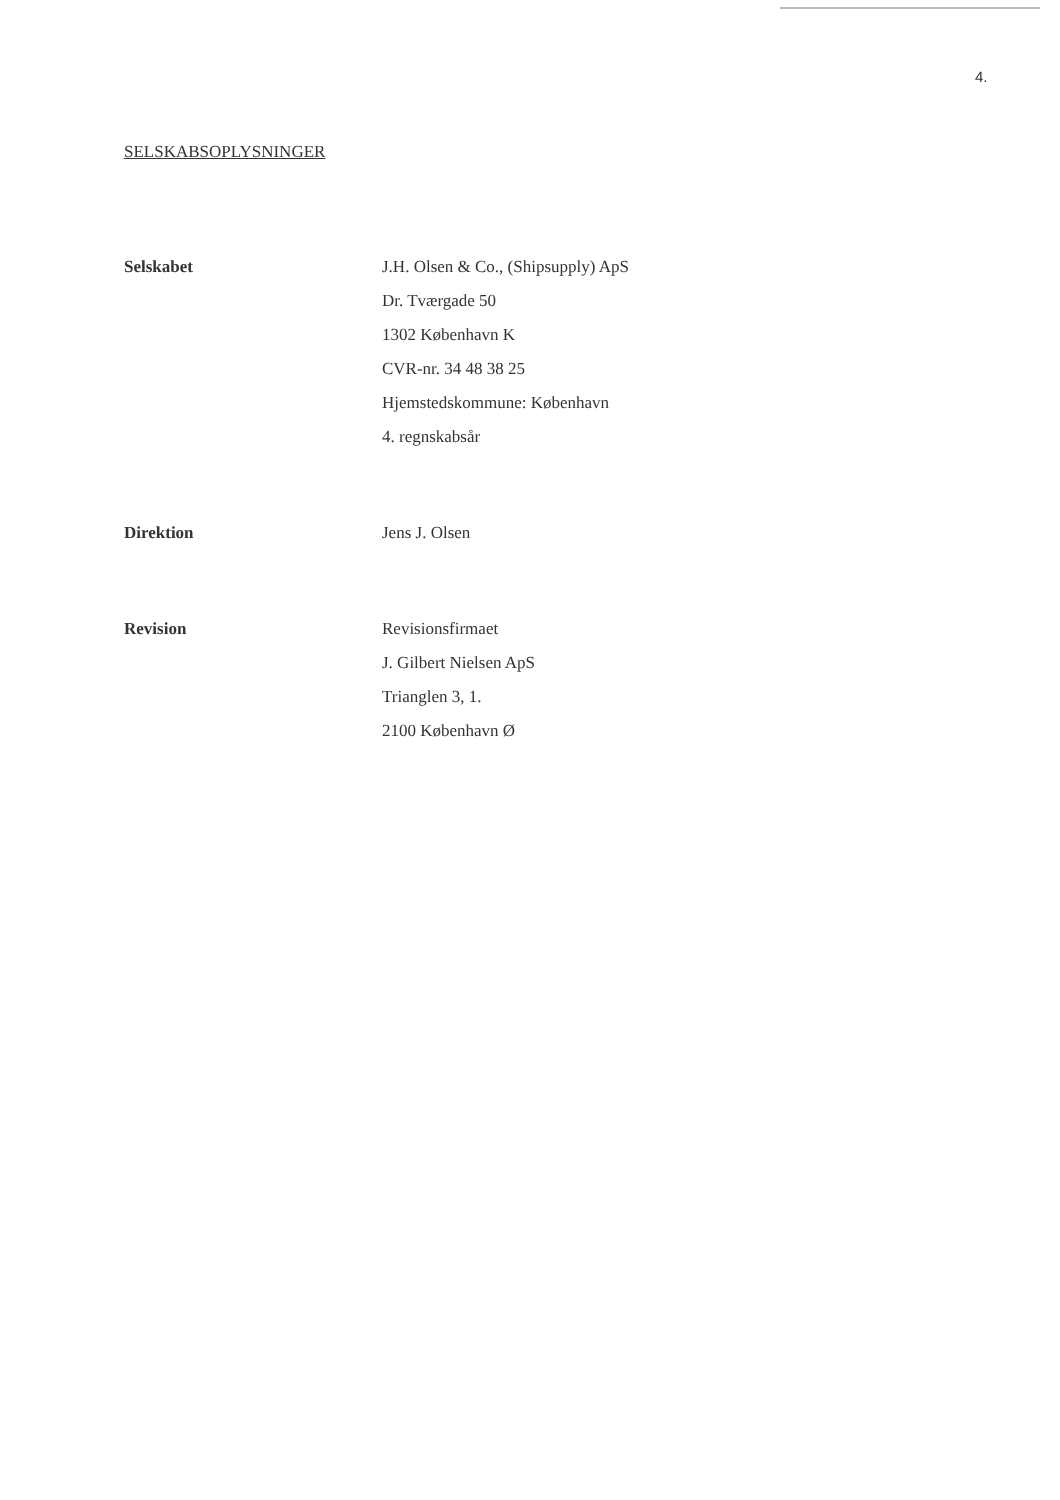4.
SELSKABSOPLYSNINGER
Selskabet J.H. Olsen & Co., (Shipsupply) ApS
Dr. Tværgade 50
1302 København K
CVR-nr. 34 48 38 25
Hjemstedskommune: København
4. regnskabsår
Direktion Jens J. Olsen
Revision Revisionsfirmaet
J. Gilbert Nielsen ApS
Trianglen 3, 1.
2100 København Ø